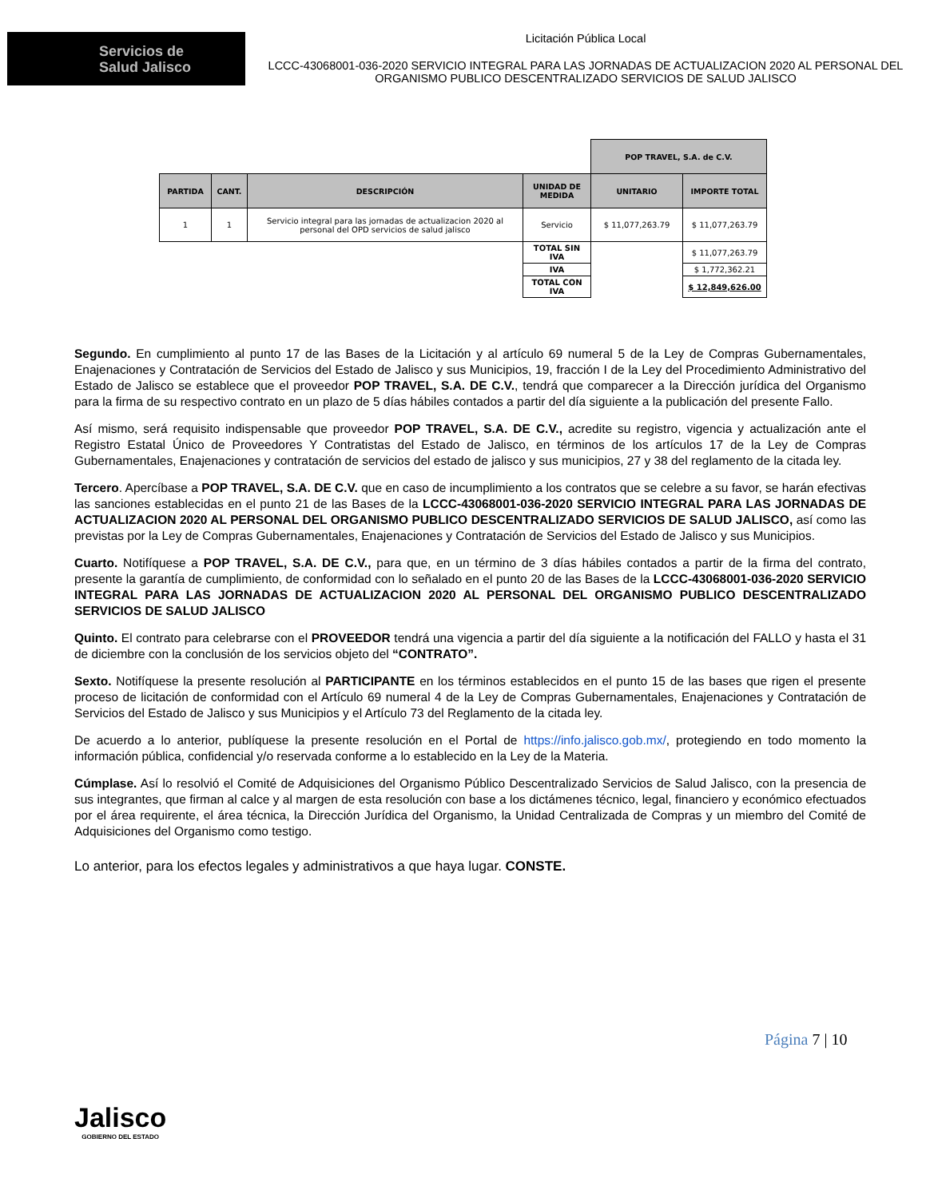Servicios de
Salud Jalisco
Licitación Pública Local
LCCC-43068001-036-2020 SERVICIO INTEGRAL PARA LAS JORNADAS DE ACTUALIZACION 2020 AL PERSONAL DEL ORGANISMO PUBLICO DESCENTRALIZADO SERVICIOS DE SALUD JALISCO
| | | | | POP TRAVEL, S.A. de C.V. | |
| PARTIDA | CANT. | DESCRIPCIÓN | UNIDAD DE MEDIDA | UNITARIO | IMPORTE TOTAL |
| 1 | 1 | Servicio integral para las jornadas de actualizacion 2020 al personal del OPD servicios de salud jalisco | Servicio | $ 11,077,263.79 | $ 11,077,263.79 |
| | | | TOTAL SIN IVA | | $ 11,077,263.79 |
| | | | IVA | | $ 1,772,362.21 |
| | | | TOTAL CON IVA | | $ 12,849,626.00 |
Segundo. En cumplimiento al punto 17 de las Bases de la Licitación y al artículo 69 numeral 5 de la Ley de Compras Gubernamentales, Enajenaciones y Contratación de Servicios del Estado de Jalisco y sus Municipios, 19, fracción I de la Ley del Procedimiento Administrativo del Estado de Jalisco se establece que el proveedor POP TRAVEL, S.A. DE C.V., tendrá que comparecer a la Dirección jurídica del Organismo para la firma de su respectivo contrato en un plazo de 5 días hábiles contados a partir del día siguiente a la publicación del presente Fallo.
Así mismo, será requisito indispensable que proveedor POP TRAVEL, S.A. DE C.V., acredite su registro, vigencia y actualización ante el Registro Estatal Único de Proveedores Y Contratistas del Estado de Jalisco, en términos de los artículos 17 de la Ley de Compras Gubernamentales, Enajenaciones y contratación de servicios del estado de jalisco y sus municipios, 27 y 38 del reglamento de la citada ley.
Tercero. Apercíbase a POP TRAVEL, S.A. DE C.V. que en caso de incumplimiento a los contratos que se celebre a su favor, se harán efectivas las sanciones establecidas en el punto 21 de las Bases de la LCCC-43068001-036-2020 SERVICIO INTEGRAL PARA LAS JORNADAS DE ACTUALIZACION 2020 AL PERSONAL DEL ORGANISMO PUBLICO DESCENTRALIZADO SERVICIOS DE SALUD JALISCO, así como las previstas por la Ley de Compras Gubernamentales, Enajenaciones y Contratación de Servicios del Estado de Jalisco y sus Municipios.
Cuarto. Notifíquese a POP TRAVEL, S.A. DE C.V., para que, en un término de 3 días hábiles contados a partir de la firma del contrato, presente la garantía de cumplimiento, de conformidad con lo señalado en el punto 20 de las Bases de la LCCC-43068001-036-2020 SERVICIO INTEGRAL PARA LAS JORNADAS DE ACTUALIZACION 2020 AL PERSONAL DEL ORGANISMO PUBLICO DESCENTRALIZADO SERVICIOS DE SALUD JALISCO
Quinto. El contrato para celebrarse con el PROVEEDOR tendrá una vigencia a partir del día siguiente a la notificación del FALLO y hasta el 31 de diciembre con la conclusión de los servicios objeto del “CONTRATO”.
Sexto. Notifíquese la presente resolución al PARTICIPANTE en los términos establecidos en el punto 15 de las bases que rigen el presente proceso de licitación de conformidad con el Artículo 69 numeral 4 de la Ley de Compras Gubernamentales, Enajenaciones y Contratación de Servicios del Estado de Jalisco y sus Municipios y el Artículo 73 del Reglamento de la citada ley.
De acuerdo a lo anterior, publíquese la presente resolución en el Portal de https://info.jalisco.gob.mx/, protegiendo en todo momento la información pública, confidencial y/o reservada conforme a lo establecido en la Ley de la Materia.
Cúmplase. Así lo resolvió el Comité de Adquisiciones del Organismo Público Descentralizado Servicios de Salud Jalisco, con la presencia de sus integrantes, que firman al calce y al margen de esta resolución con base a los dictámenes técnico, legal, financiero y económico efectuados por el área requirente, el área técnica, la Dirección Jurídica del Organismo, la Unidad Centralizada de Compras y un miembro del Comité de Adquisiciones del Organismo como testigo.
Lo anterior, para los efectos legales y administrativos a que haya lugar. CONSTE.
Página 7 | 10
Jalisco
GOBIERNO DEL ESTADO